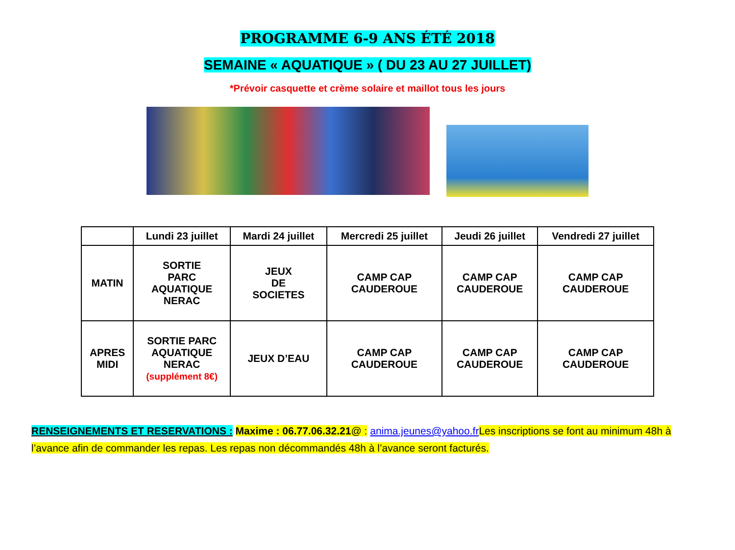PROGRAMME 6-9 ANS ÉTÉ 2018
SEMAINE « AQUATIQUE » ( DU 23 AU 27 JUILLET)
*Prévoir casquette et crème solaire et maillot tous les jours
| | Lundi 23 juillet | Mardi 24 juillet | Mercredi 25 juillet | Jeudi 26 juillet | Vendredi 27 juillet |
| --- | --- | --- | --- | --- | --- |
| MATIN | SORTIE PARC AQUATIQUE NERAC | JEUX DE SOCIETES | CAMP CAP CAUDEROUE | CAMP CAP CAUDEROUE | CAMP CAP CAUDEROUE |
| APRES MIDI | SORTIE PARC AQUATIQUE NERAC (supplément 8€) | JEUX D’EAU | CAMP CAP CAUDEROUE | CAMP CAP CAUDEROUE | CAMP CAP CAUDEROUE |
RENSEIGNEMENTS ET RESERVATIONS : Maxime : 06.77.06.32.21@ : anima.jeunes@yahoo.fr Les inscriptions se font au minimum 48h à l’avance afin de commander les repas. Les repas non décommandés 48h à l’avance seront facturés.